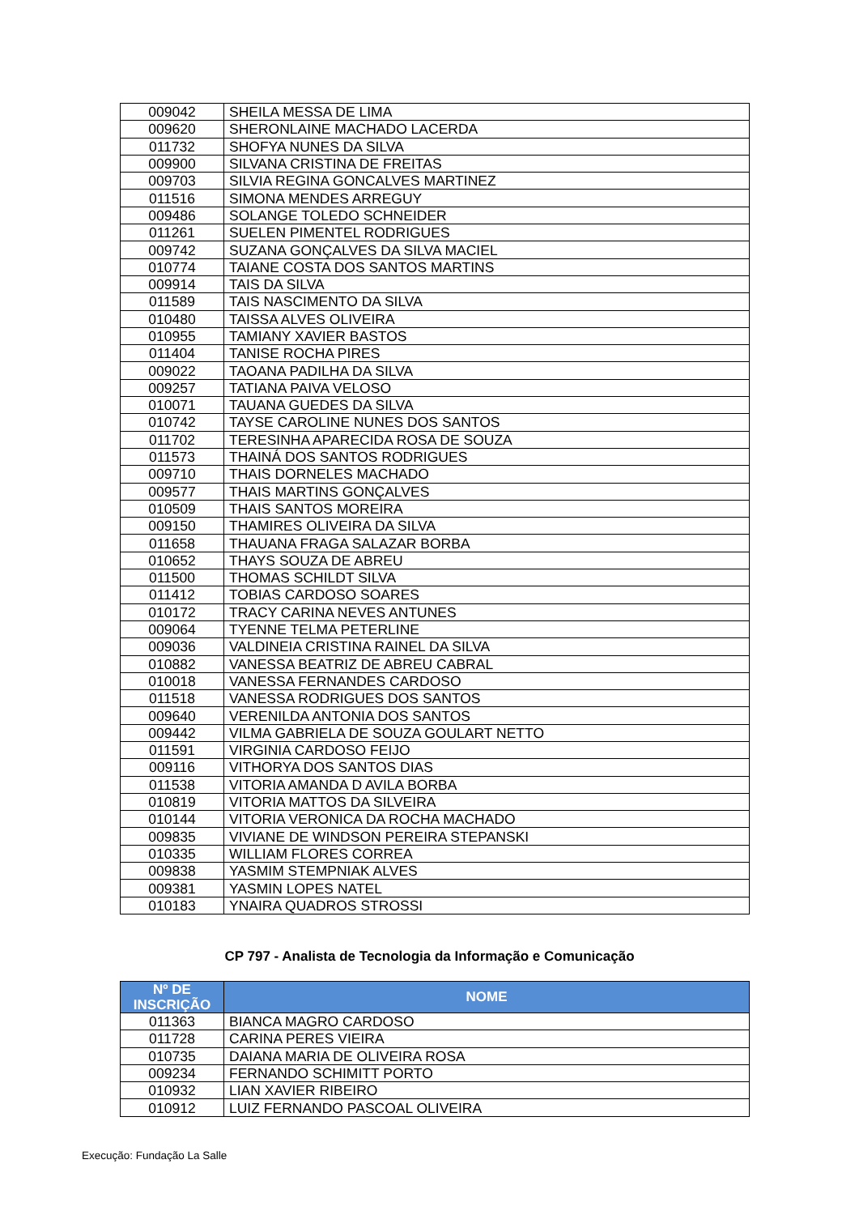| 009042 | SHEILA MESSA DE LIMA |
| 009620 | SHERONLAINE MACHADO LACERDA |
| 011732 | SHOFYA NUNES DA SILVA |
| 009900 | SILVANA CRISTINA DE FREITAS |
| 009703 | SILVIA REGINA GONCALVES MARTINEZ |
| 011516 | SIMONA MENDES ARREGUY |
| 009486 | SOLANGE TOLEDO SCHNEIDER |
| 011261 | SUELEN PIMENTEL RODRIGUES |
| 009742 | SUZANA GONÇALVES DA SILVA MACIEL |
| 010774 | TAIANE COSTA DOS SANTOS MARTINS |
| 009914 | TAIS DA SILVA |
| 011589 | TAIS NASCIMENTO DA SILVA |
| 010480 | TAISSA ALVES OLIVEIRA |
| 010955 | TAMIANY XAVIER BASTOS |
| 011404 | TANISE ROCHA PIRES |
| 009022 | TAOANA PADILHA DA SILVA |
| 009257 | TATIANA PAIVA VELOSO |
| 010071 | TAUANA GUEDES DA SILVA |
| 010742 | TAYSE CAROLINE NUNES DOS SANTOS |
| 011702 | TERESINHA APARECIDA ROSA DE SOUZA |
| 011573 | THAINÁ DOS SANTOS RODRIGUES |
| 009710 | THAIS DORNELES MACHADO |
| 009577 | THAIS MARTINS GONÇALVES |
| 010509 | THAIS SANTOS MOREIRA |
| 009150 | THAMIRES OLIVEIRA DA SILVA |
| 011658 | THAUANA FRAGA SALAZAR BORBA |
| 010652 | THAYS SOUZA DE ABREU |
| 011500 | THOMAS SCHILDT SILVA |
| 011412 | TOBIAS CARDOSO SOARES |
| 010172 | TRACY CARINA NEVES ANTUNES |
| 009064 | TYENNE TELMA PETERLINE |
| 009036 | VALDINEIA CRISTINA RAINEL DA SILVA |
| 010882 | VANESSA BEATRIZ DE ABREU CABRAL |
| 010018 | VANESSA FERNANDES CARDOSO |
| 011518 | VANESSA RODRIGUES DOS SANTOS |
| 009640 | VERENILDA ANTONIA DOS SANTOS |
| 009442 | VILMA GABRIELA DE SOUZA GOULART NETTO |
| 011591 | VIRGINIA CARDOSO FEIJO |
| 009116 | VITHORYA DOS SANTOS DIAS |
| 011538 | VITORIA AMANDA D AVILA BORBA |
| 010819 | VITORIA MATTOS DA SILVEIRA |
| 010144 | VITORIA VERONICA DA ROCHA MACHADO |
| 009835 | VIVIANE DE WINDSON PEREIRA STEPANSKI |
| 010335 | WILLIAM FLORES CORREA |
| 009838 | YASMIM STEMPNIAK ALVES |
| 009381 | YASMIN LOPES NATEL |
| 010183 | YNAIRA QUADROS STROSSI |
CP 797 - Analista de Tecnologia da Informação e Comunicação
| Nº DE INSCRIÇÃO | NOME |
| --- | --- |
| 011363 | BIANCA MAGRO CARDOSO |
| 011728 | CARINA PERES VIEIRA |
| 010735 | DAIANA MARIA DE OLIVEIRA ROSA |
| 009234 | FERNANDO SCHIMITT PORTO |
| 010932 | LIAN XAVIER RIBEIRO |
| 010912 | LUIZ FERNANDO PASCOAL OLIVEIRA |
Execução: Fundação La Salle